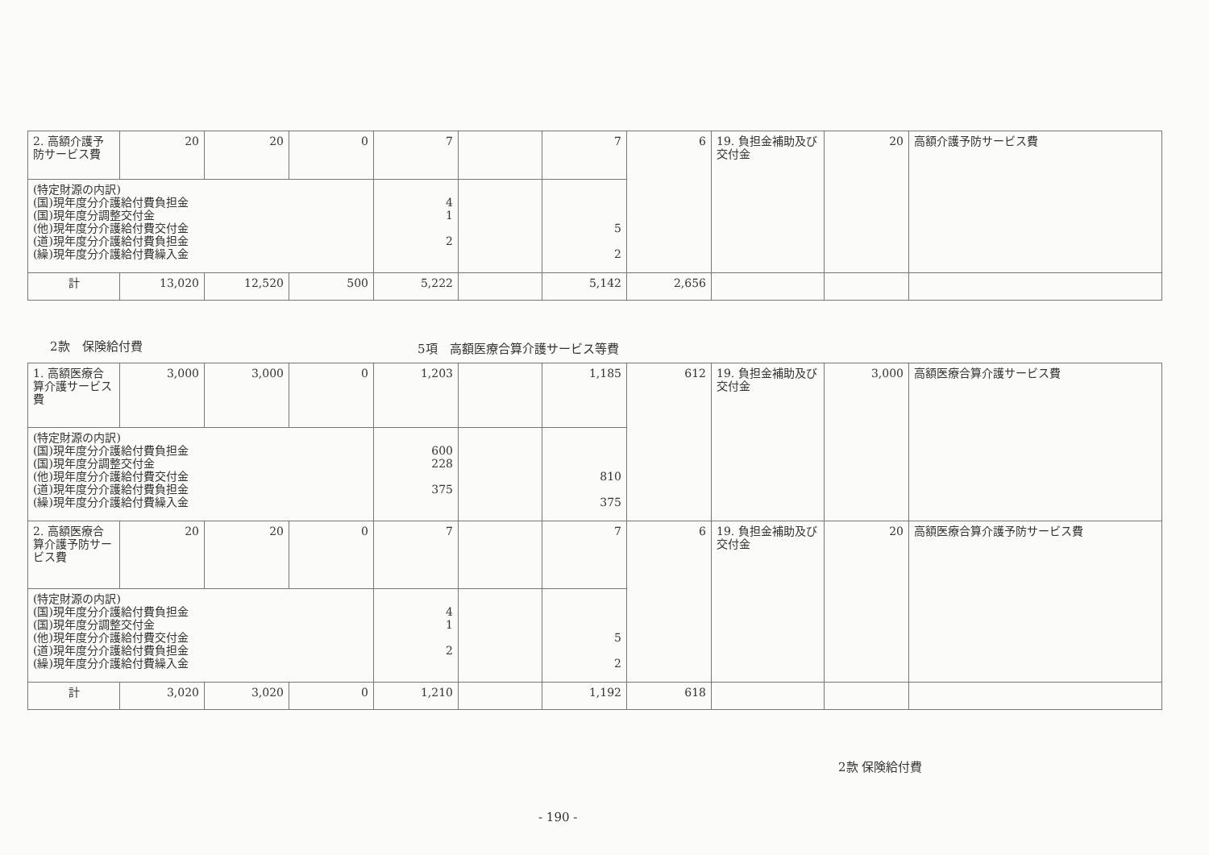| 2. 高額介護予防サービス費 | 20 | 20 | 0 | 7 | | 7 | 6 | 19. 負担金補助及び交付金 | 20 | 高額介護予防サービス費 |
| (特定財源の内訳) (国)現年度分介護給付費負担金 (国)現年度分調整交付金 (他)現年度分介護給付費交付金 (道)現年度分介護給付費負担金 (繰)現年度分介護給付費繰入金 | | | | 4 1 2 | | 5 2 | | | | |
| 計 | 13,020 | 12,520 | 500 | 5,222 | | 5,142 | 2,656 | | | |
2款　保険給付費 5項　高額医療合算介護サービス等費
| 1. 高額医療合算介護サービス費 | 3,000 | 3,000 | 0 | 1,203 | | 1,185 | 612 | 19. 負担金補助及び交付金 | 3,000 | 高額医療合算介護サービス費 |
| (特定財源の内訳) (国)現年度分介護給付費負担金 (国)現年度分調整交付金 (他)現年度分介護給付費交付金 (道)現年度分介護給付費負担金 (繰)現年度分介護給付費繰入金 | | | | 600 228 375 | | 810 375 | | | | |
| 2. 高額医療合算介護予防サービス費 | 20 | 20 | 0 | 7 | | 7 | 6 | 19. 負担金補助及び交付金 | 20 | 高額医療合算介護予防サービス費 |
| (特定財源の内訳) (国)現年度分介護給付費負担金 (国)現年度分調整交付金 (他)現年度分介護給付費交付金 (道)現年度分介護給付費負担金 (繰)現年度分介護給付費繰入金 | | | | 4 1 2 | | 5 2 | | | | |
| 計 | 3,020 | 3,020 | 0 | 1,210 | | 1,192 | 618 | | | |
2款 保険給付費
- 190 -